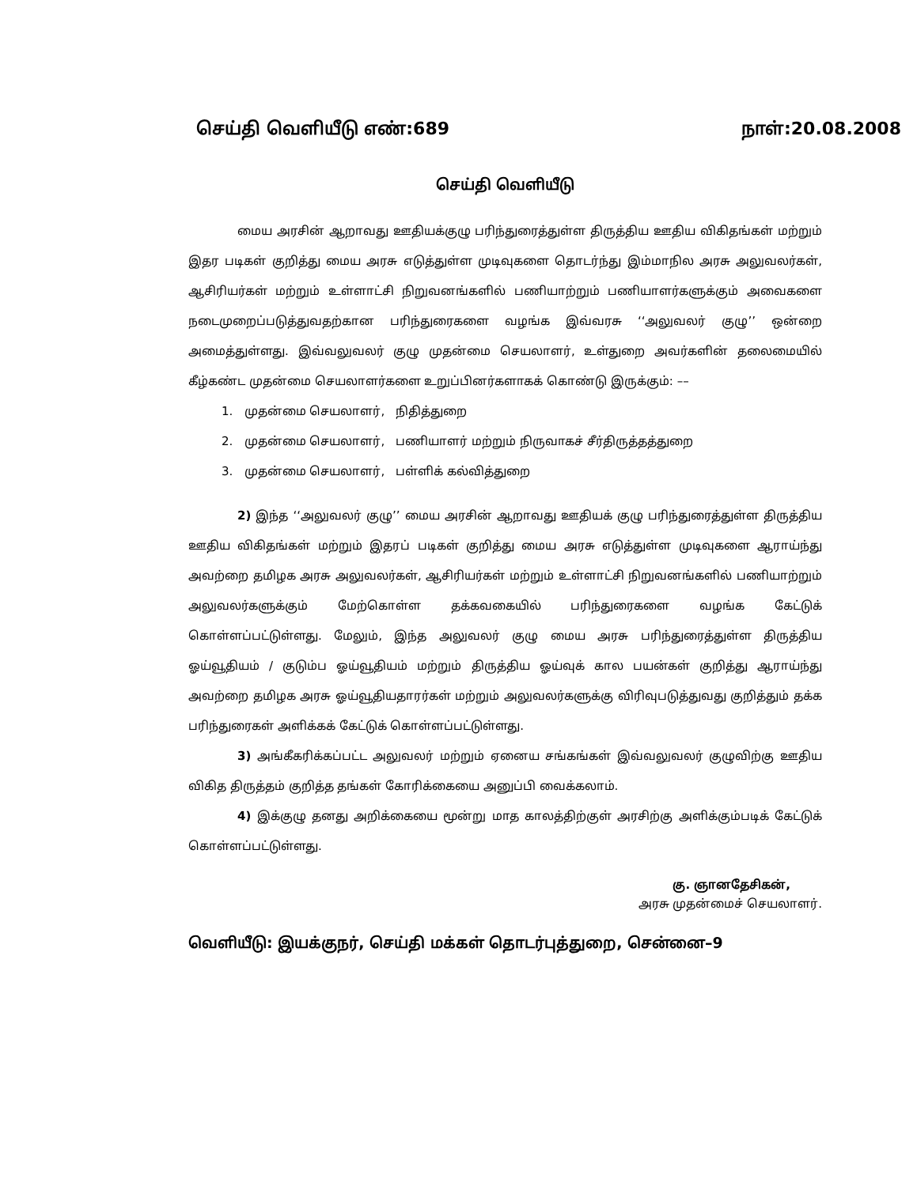செய்தி வெளியீடு எண்:689 நாள்:20.08.2008
செய்தி வெளியீடு
மைய அரசின் ஆறாவது ஊதியக்குழு பரிந்துரைத்துள்ள திருத்திய ஊதிய விகிதங்கள் மற்றும் இதர படிகள் குறித்து மைய அரசு எடுத்துள்ள முடிவுகளை தொடர்ந்து இம்மாநில அரசு அலுவலர்கள், ஆசிரியர்கள் மற்றும் உள்ளாட்சி நிறுவனங்களில் பணியாற்றும் பணியாளர்களுக்கும் அவைகளை நடைமுறைப்படுத்துவதற்கான பரிந்துரைகளை வழங்க இவ்வரசு ‘‘அலுவலர் குழு’’ ஒன்றை அமைத்துள்ளது. இவ்வலுவலர் குழு முதன்மை செயலாளர், உள்துறை அவர்களின் தலைமையில் கீழ்கண்ட முதன்மை செயலாளர்களை உறுப்பினர்களாகக் கொண்டு இருக்கும்: ––
1. முதன்மை செயலாளர், நிதித்துறை
2. முதன்மை செயலாளர், பணியாளர் மற்றும் நிருவாகச் சீர்திருத்தத்துறை
3. முதன்மை செயலாளர், பள்ளிக் கல்வித்துறை
2) இந்த ‘‘அலுவலர் குழு’’ மைய அரசின் ஆறாவது ஊதியக் குழு பரிந்துரைத்துள்ள திருத்திய ஊதிய விகிதங்கள் மற்றும் இதரப் படிகள் குறித்து மைய அரசு எடுத்துள்ள முடிவுகளை ஆராய்ந்து அவற்றை தமிழக அரசு அலுவலர்கள், ஆசிரியர்கள் மற்றும் உள்ளாட்சி நிறுவனங்களில் பணியாற்றும் அலுவலர்களுக்கும் மேற்கொள்ள தக்கவகையில் பரிந்துரைகளை வழங்க கேட்டுக் கொள்ளப்பட்டுள்ளது. மேலும், இந்த அலுவலர் குழு மைய அரசு பரிந்துரைத்துள்ள திருத்திய ஓய்வூதியம் / குடும்ப ஓய்வூதியம் மற்றும் திருத்திய ஓய்வுக் கால பயன்கள் குறித்து ஆராய்ந்து அவற்றை தமிழக அரசு ஓய்வூதியதாரர்கள் மற்றும் அலுவலர்களுக்கு விரிவுபடுத்துவது குறித்தும் தக்க பரிந்துரைகள் அளிக்கக் கேட்டுக் கொள்ளப்பட்டுள்ளது.
3) அங்கீகரிக்கப்பட்ட அலுவலர் மற்றும் ஏனைய சங்கங்கள் இவ்வலுவலர் குழுவிற்கு ஊதிய விகித திருத்தம் குறித்த தங்கள் கோரிக்கையை அனுப்பி வைக்கலாம்.
4) இக்குழு தனது அறிக்கையை மூன்று மாத காலத்திற்குள் அரசிற்கு அளிக்கும்படிக் கேட்டுக் கொள்ளப்பட்டுள்ளது.
கு. ஞானதேசிகன்,
அரசு முதன்மைச் செயலாளர்.
வெளியீடு: இயக்குநர், செய்தி மக்கள் தொடர்புத்துறை, சென்னை–9